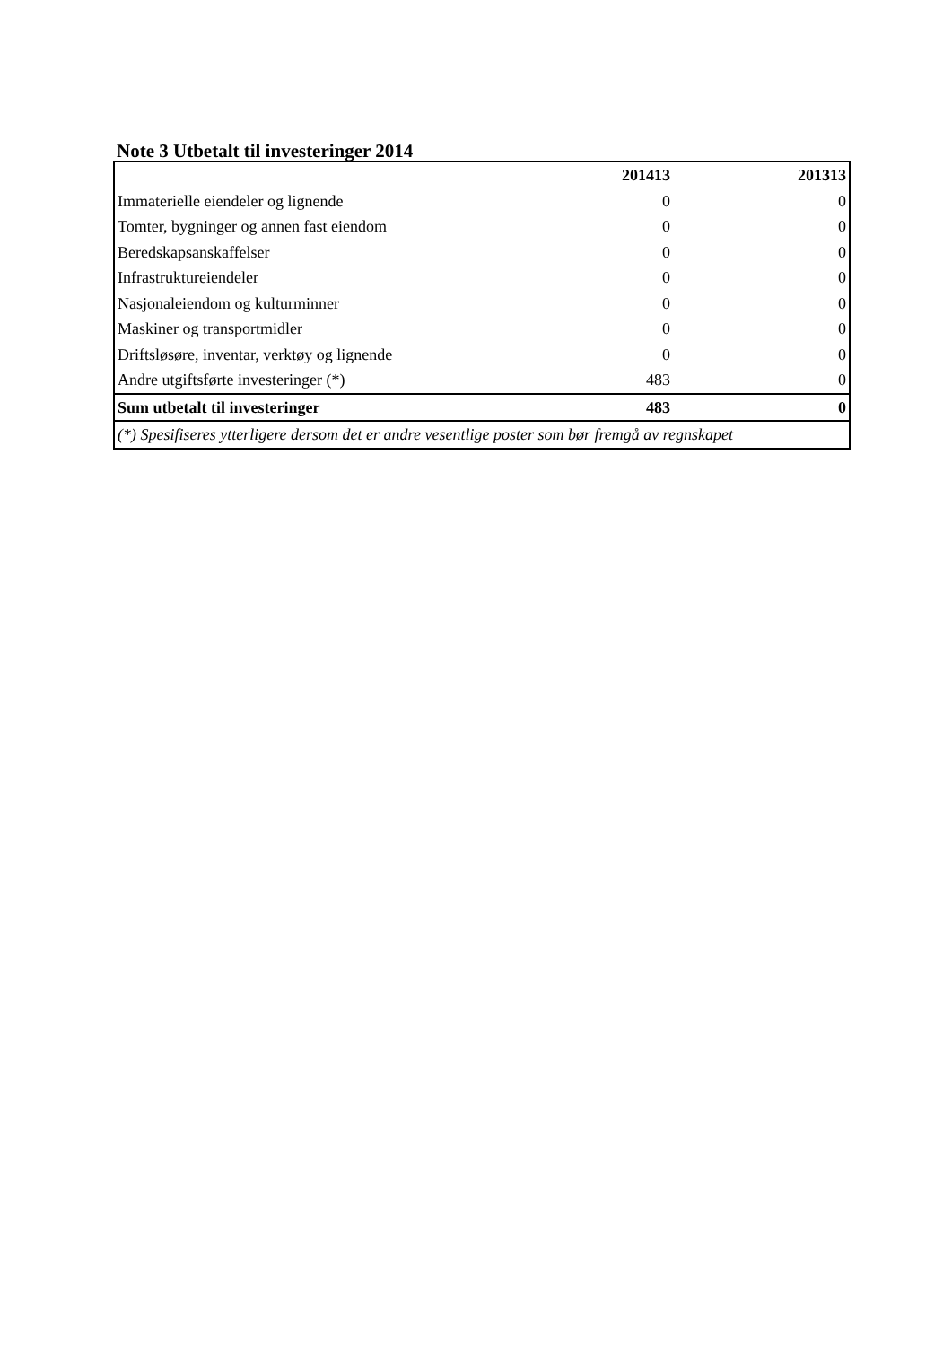Note 3 Utbetalt til investeringer 2014
| | 201413 | 201313 |
| --- | --- | --- |
| Immaterielle eiendeler og lignende | 0 | 0 |
| Tomter, bygninger og annen fast eiendom | 0 | 0 |
| Beredskapsanskaffelser | 0 | 0 |
| Infrastruktureiendeler | 0 | 0 |
| Nasjonaleiendom og kulturminner | 0 | 0 |
| Maskiner og transportmidler | 0 | 0 |
| Driftsløsøre, inventar, verktøy og lignende | 0 | 0 |
| Andre utgiftsførte investeringer (*) | 483 | 0 |
| Sum utbetalt til investeringer | 483 | 0 |
| (*) Spesifiseres ytterligere dersom det er andre vesentlige poster som bør fremgå av regnskapet | | |